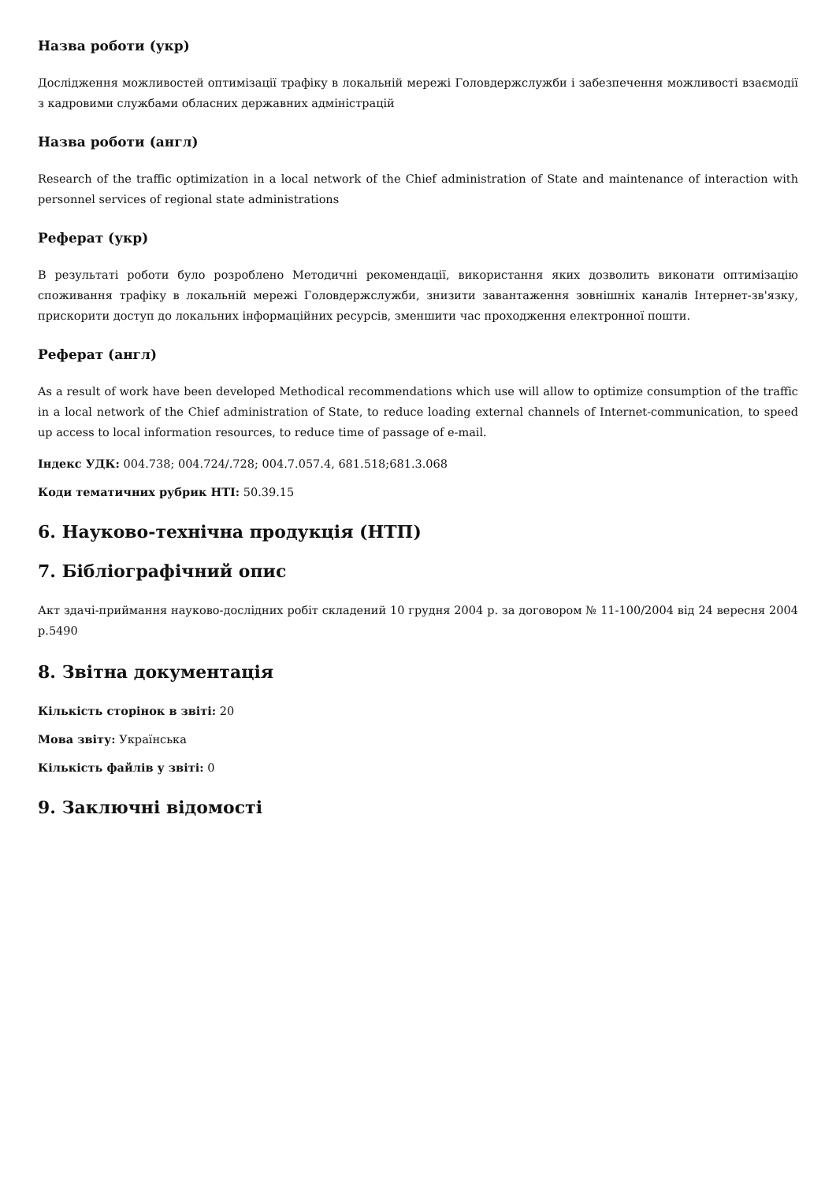Назва роботи (укр)
Дослідження можливостей оптимізації трафіку в локальній мережі Головдержслужби і забезпечення можливості взаємодії з кадровими службами обласних державних адміністрацій
Назва роботи (англ)
Research of the traffic optimization in a local network of the Chief administration of State and maintenance of interaction with personnel services of regional state administrations
Реферат (укр)
В результаті роботи було розроблено Методичні рекомендації, використання яких дозволить виконати оптимізацію споживання трафіку в локальній мережі Головдержслужби, знизити завантаження зовнішніх каналів Інтернет-зв'язку, прискорити доступ до локальних інформаційних ресурсів, зменшити час проходження електронної пошти.
Реферат (англ)
As a result of work have been developed Methodical recommendations which use will allow to optimize consumption of the traffic in a local network of the Chief administration of State, to reduce loading external channels of Internet-communication, to speed up access to local information resources, to reduce time of passage of e-mail.
Індекс УДК: 004.738; 004.724/.728; 004.7.057.4, 681.518;681.3.068
Коди тематичних рубрик НТІ: 50.39.15
6. Науково-технічна продукція (НТП)
7. Бібліографічний опис
Акт здачі-приймання науково-дослідних робіт складений 10 грудня 2004 р. за договором № 11-100/2004 від 24 вересня 2004 р.5490
8. Звітна документація
Кількість сторінок в звіті: 20
Мова звіту: Українська
Кількість файлів у звіті: 0
9. Заключні відомості